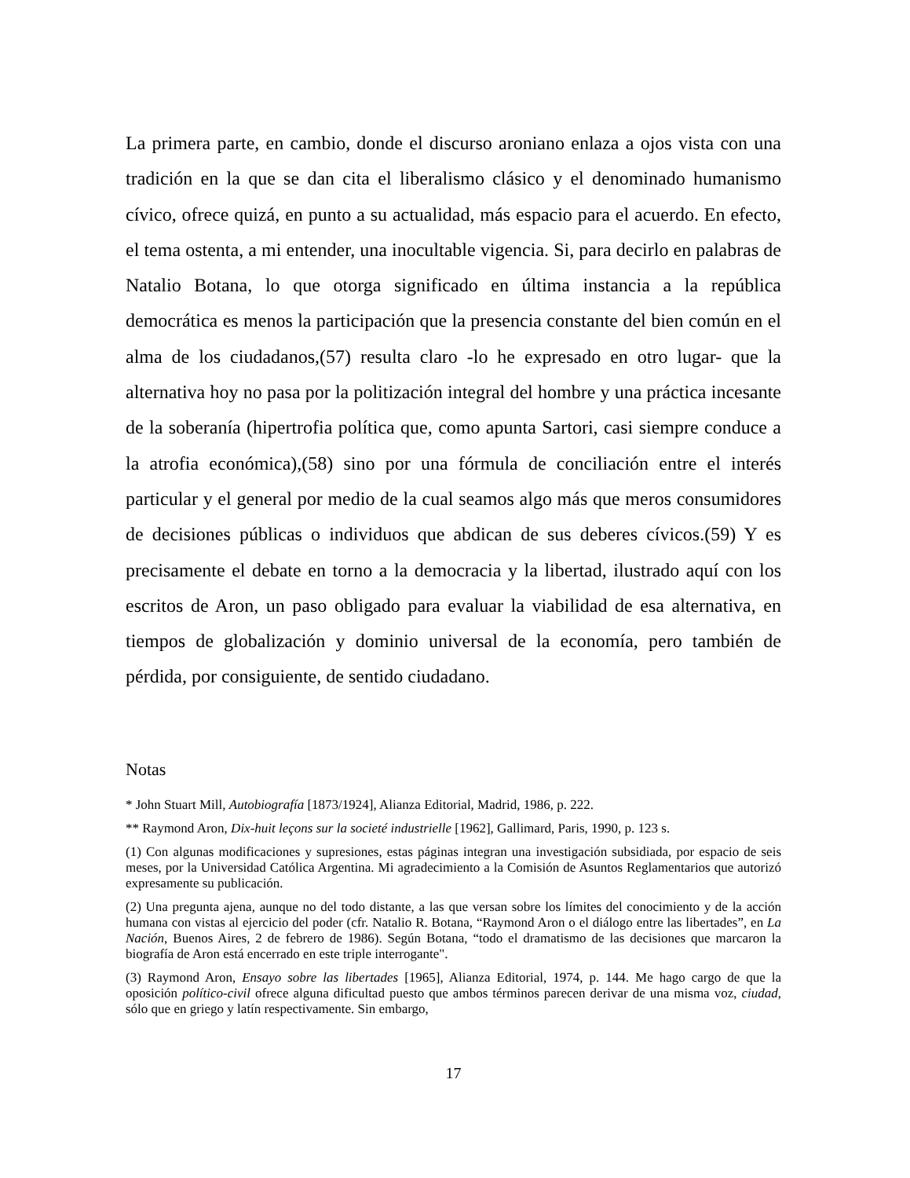La primera parte, en cambio, donde el discurso aroniano enlaza a ojos vista con una tradición en la que se dan cita el liberalismo clásico y el denominado humanismo cívico, ofrece quizá, en punto a su actualidad, más espacio para el acuerdo. En efecto, el tema ostenta, a mi entender, una inocultable vigencia. Si, para decirlo en palabras de Natalio Botana, lo que otorga significado en última instancia a la república democrática es menos la participación que la presencia constante del bien común en el alma de los ciudadanos,(57) resulta claro -lo he expresado en otro lugar- que la alternativa hoy no pasa por la politización integral del hombre y una práctica incesante de la soberanía (hipertrofia política que, como apunta Sartori, casi siempre conduce a la atrofia económica),(58) sino por una fórmula de conciliación entre el interés particular y el general por medio de la cual seamos algo más que meros consumidores de decisiones públicas o individuos que abdican de sus deberes cívicos.(59) Y es precisamente el debate en torno a la democracia y la libertad, ilustrado aquí con los escritos de Aron, un paso obligado para evaluar la viabilidad de esa alternativa, en tiempos de globalización y dominio universal de la economía, pero también de pérdida, por consiguiente, de sentido ciudadano.
Notas
* John Stuart Mill, Autobiografía [1873/1924], Alianza Editorial, Madrid, 1986, p. 222.
** Raymond Aron, Dix-huit leçons sur la societé industrielle [1962], Gallimard, Paris, 1990, p. 123 s.
(1) Con algunas modificaciones y supresiones, estas páginas integran una investigación subsidiada, por espacio de seis meses, por la Universidad Católica Argentina. Mi agradecimiento a la Comisión de Asuntos Reglamentarios que autorizó expresamente su publicación.
(2) Una pregunta ajena, aunque no del todo distante, a las que versan sobre los límites del conocimiento y de la acción humana con vistas al ejercicio del poder (cfr. Natalio R. Botana, “Raymond Aron o el diálogo entre las libertades”, en La Nación, Buenos Aires, 2 de febrero de 1986). Según Botana, “todo el dramatismo de las decisiones que marcaron la biografía de Aron está encerrado en este triple interrogante".
(3) Raymond Aron, Ensayo sobre las libertades [1965], Alianza Editorial, 1974, p. 144. Me hago cargo de que la oposición político-civil ofrece alguna dificultad puesto que ambos términos parecen derivar de una misma voz, ciudad, sólo que en griego y latín respectivamente. Sin embargo,
17